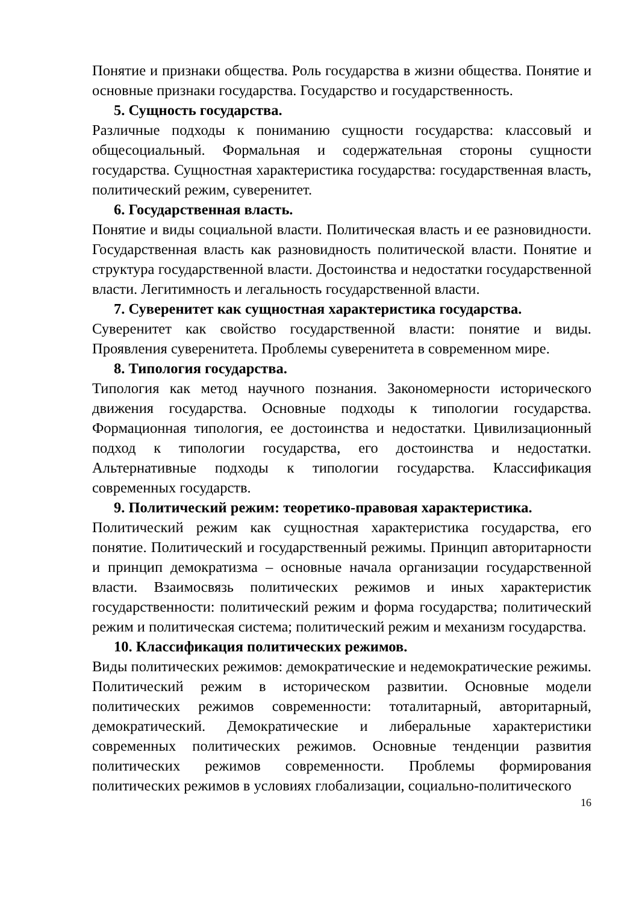Понятие и признаки общества. Роль государства в жизни общества. Понятие и основные признаки государства. Государство и государственность.
5. Сущность государства.
Различные подходы к пониманию сущности государства: классовый и общесоциальный. Формальная и содержательная стороны сущности государства. Сущностная характеристика государства: государственная власть, политический режим, суверенитет.
6. Государственная власть.
Понятие и виды социальной власти. Политическая власть и ее разновидности. Государственная власть как разновидность политической власти. Понятие и структура государственной власти. Достоинства и недостатки государственной власти. Легитимность и легальность государственной власти.
7. Суверенитет как сущностная характеристика государства.
Суверенитет как свойство государственной власти: понятие и виды. Проявления суверенитета. Проблемы суверенитета в современном мире.
8. Типология государства.
Типология как метод научного познания. Закономерности исторического движения государства. Основные подходы к типологии государства. Формационная типология, ее достоинства и недостатки. Цивилизационный подход к типологии государства, его достоинства и недостатки. Альтернативные подходы к типологии государства. Классификация современных государств.
9. Политический режим: теоретико-правовая характеристика.
Политический режим как сущностная характеристика государства, его понятие. Политический и государственный режимы. Принцип авторитарности и принцип демократизма – основные начала организации государственной власти. Взаимосвязь политических режимов и иных характеристик государственности: политический режим и форма государства; политический режим и политическая система; политический режим и механизм государства.
10. Классификация политических режимов.
Виды политических режимов: демократические и недемократические режимы. Политический режим в историческом развитии. Основные модели политических режимов современности: тоталитарный, авторитарный, демократический. Демократические и либеральные характеристики современных политических режимов. Основные тенденции развития политических режимов современности. Проблемы формирования политических режимов в условиях глобализации, социально-политического
16